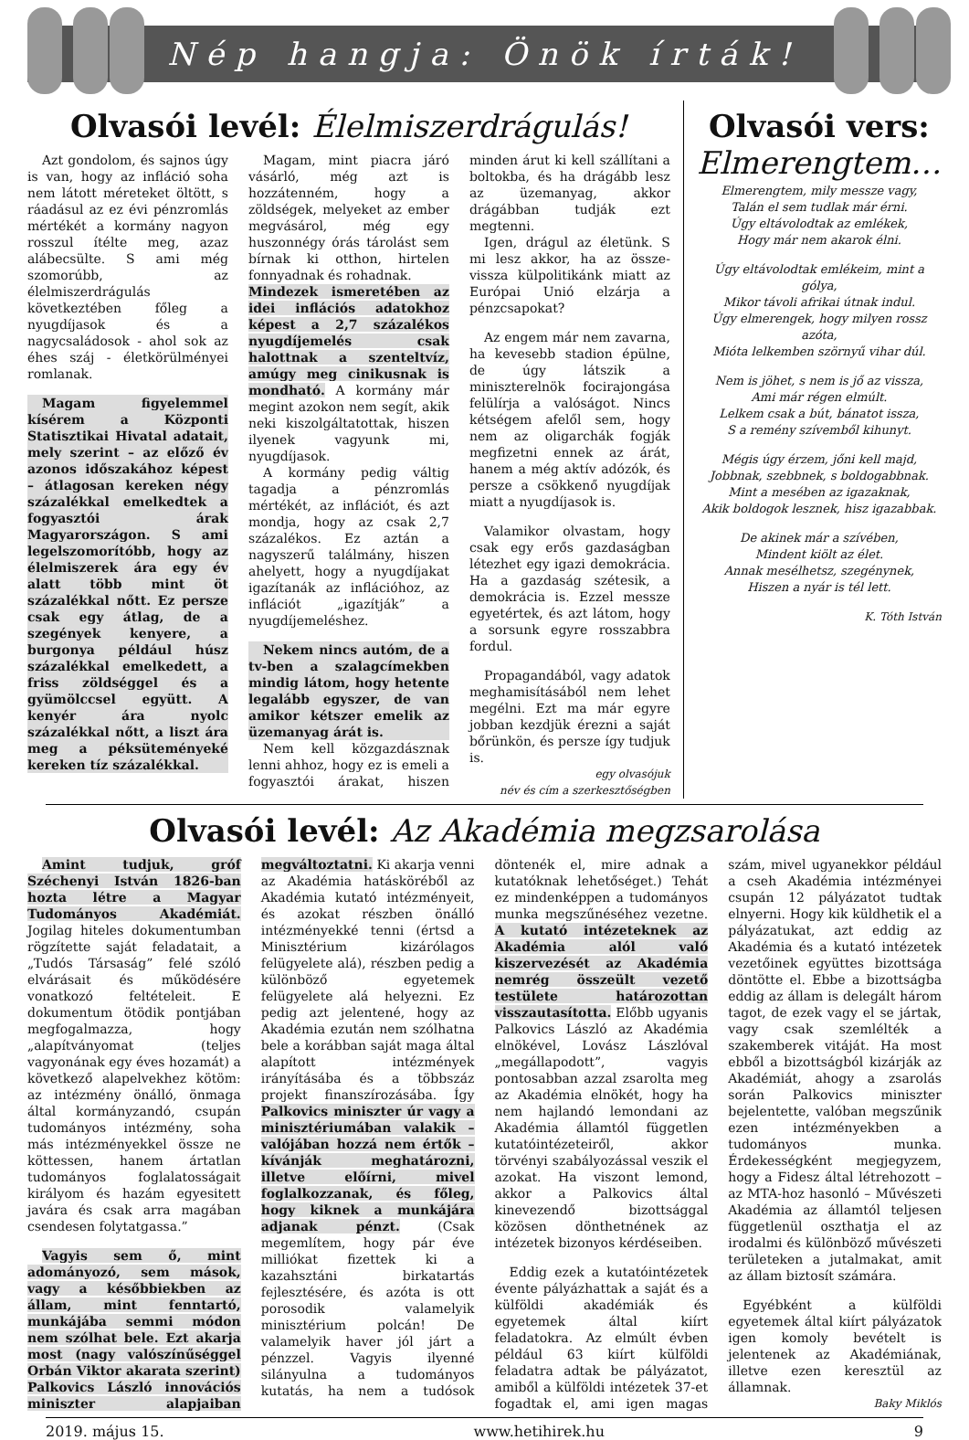Nép hangja: Önök írták!
Olvasói levél: Élelmiszerdrágulás!
Azt gondolom, és sajnos úgy is van, hogy az infláció soha nem látott méreteket öltött, s ráadásul az ez évi pénzromlás mértékét a kormány nagyon rosszul ítélte meg, azaz alábecsülte. S ami még szomorúbb, az élelmiszerdrágulás következtében főleg a nyugdíjasok és a nagycsaládosok - ahol sok az éhes száj - életkörülményei romlanak.
Magam figyelemmel kísérem a Központi Statisztikai Hivatal adatait, mely szerint – az előző év azonos időszakához képest – átlagosan kereken négy százalékkal emelkedtek a fogyasztói árak Magyarországon. S ami legelszomorítóbb, hogy az élelmiszerek ára egy év alatt több mint öt százalékkal nőtt. Ez persze csak egy átlag, de a szegények kenyere, a burgonya például húsz százalékkal emelkedett, a friss zöldséggel és a gyümölccsel együtt. A kenyér ára nyolc százalékkal nőtt, a liszt ára meg a péksüteményeké kereken tíz százalékkal.
Magam, mint piacra járó vásárló, még azt is hozzátenném, hogy a zöldségek, melyeket az ember megvásárol, még egy huszonnégy órás tárolást sem bírnak ki otthon, hirtelen fonnyadnak és rohadnak.
Mindezek ismeretében az idei inflációs adatokhoz képest a 2,7 százalékos nyugdíjemelés csak halottnak a szenteltvíz, amúgy meg cinikusnak is mondható.
A kormány már megint azokon nem segít, akik neki kiszolgáltatottak, hiszen ilyenek vagyunk mi, nyugdíjasok.
A kormány pedig váltig tagadja a pénzromlás mértékét, az inflációt, és azt mondja, hogy az csak 2,7 százalékos. Ez aztán a nagyszerű találmány, hiszen ahelyett, hogy a nyugdíjakat igazítanák az inflációhoz, az inflációt „igazítják” a nyugdíjemeléshez.
Nekem nincs autóm, de a tv-ben a szalagcímekben mindig látom, hogy hetente legalább egyszer, de van amikor kétszer emelik az üzemanyag árát is.
Nem kell közgazdásznak lenni ahhoz, hogy ez is emeli a fogyasztói árakat, hiszen minden árut ki kell szállítani a boltokba, és ha drágább lesz az üzemanyag, akkor drágábban tudják ezt megtenni.
Igen, drágul az életünk. S mi lesz akkor, ha az össze-vissza külpolitikánk miatt az Európai Unió elzárja a pénzcsapokat?
Az engem már nem zavarna, ha kevesebb stadion épülne, de úgy látszik a miniszterelnök focirajongása felülírja a valóságot. Nincs kétségem afelől sem, hogy nem az oligarchák fogják megfizetni ennek az árát, hanem a még aktív adózók, és persze a csökkenő nyugdíjak miatt a nyugdíjasok is.
Valamikor olvastam, hogy csak egy erős gazdaságban létezhet egy igazi demokrácia. Ha a gazdaság szétesik, a demokrácia is. Ezzel messze egyetértek, és azt látom, hogy a sorsunk egyre rosszabbra fordul.
Propagandából, vagy adatok meghamisításából nem lehet megélni. Ezt ma már egyre jobban kezdjük érezni a saját bőrünkön, és persze így tudjuk is.
egy olvasójuk
név és cím a szerkesztőségben
Olvasói vers:
Elmerengtem…
Elmerengtem, mily messze vagy,
Talán el sem tudlak már érni.
Úgy eltávolodtak az emlékek,
Hogy már nem akarok élni.
Úgy eltávolodtak emlékeim, mint a gólya,
Mikor távoli afrikai útnak indul.
Úgy elmerengek, hogy milyen rossz azóta,
Mióta lelkemben szörnyű vihar dúl.
Nem is jöhet, s nem is jő az vissza,
Ami már régen elmúlt.
Lelkem csak a bút, bánatot issza,
S a remény szívemből kihunyt.
Mégis úgy érzem, jőni kell majd,
Jobbnak, szebbnek, s boldogabbnak.
Mint a mesében az igazaknak,
Akik boldogok lesznek, hisz igazabbak.
De akinek már a szívében,
Mindent kiölt az élet.
Annak mesélhetsz, szegénynek,
Hiszen a nyár is tél lett.
K. Tóth István
Olvasói levél: Az Akadémia megzsarolása
Amint tudjuk, gróf Széchenyi István 1826-ban hozta létre a Magyar Tudományos Akadémiát. Jogilag hiteles dokumentumban rögzítette saját feladatait, a „Tudós Társaság” felé szóló elvárásait és működésére vonatkozó feltételeit. E dokumentum ötödik pontjában megfogalmazza, hogy „alapítványomat (teljes vagyonának egy éves hozamát) a következő alapelvekhez kötöm: az intézmény önálló, önmaga által kormányzandó, csupán tudományos intézmény, soha más intézményekkel össze ne köttessen, hanem ártatlan tudományos foglalatosságait királyom és hazám egyesitett javára és csak arra magában csendesen folytatgassa.”
Vagyis sem ő, mint adományozó, sem mások, vagy a későbbiekben az állam, mint fenntartó, munkájába semmi módon nem szólhat bele. Ezt akarja most (nagy valószínűséggel Orbán Viktor akarata szerint) Palkovics László innovációs miniszter alapjaiban megváltoztatni. Ki akarja venni az Akadémia hatásköréből az Akadémia kutató intézményeit, és azokat részben önálló intézményekké tenni (értsd a Minisztérium kizárólagos felügyelete alá), részben pedig a különböző egyetemek felügyelete alá helyezni. Ez pedig azt jelentené, hogy az Akadémia ezután nem szólhatna bele a korábban saját maga által alapított intézmények irányításába és a többszáz projekt finanszírozásába. Így Palkovics miniszter úr vagy a minisztériumában valakik – valójában hozzá nem értők – kívánják meghatározni, illetve előírni, mivel foglalkozzanak, és főleg, hogy kiknek a munkájára adjanak pénzt. (Csak megemlítem, hogy pár éve milliókat fizettek ki a kazahsztáni birkatartás fejlesztésére, és azóta is ott porosodik valamelyik minisztérium polcán! De valamelyik haver jól járt a pénzzel. Vagyis ilyenné silányulna a tudományos kutatás, ha nem a tudósok döntenék el, mire adnak a kutatóknak lehetőséget.) Tehát ez mindenképpen a tudományos munka megszűnéséhez vezetne. A kutató intézeteknek az Akadémia alól való kiszervezését az Akadémia nemrég összeült vezető testülete határozottan visszautasította. Előbb ugyanis Palkovics László az Akadémia elnökével, Lovász Lászlóval „megállapodott”, vagyis pontosabban azzal zsarolta meg az Akadémia elnökét, hogy ha nem hajlandó lemondani az Akadémia államtól független kutatóintézeteiről, akkor törvényi szabályozással veszik el azokat. Ha viszont lemond, akkor a Palkovics által kinevezendő bizottsággal közösen dönthetnének az intézetek bizonyos kérdéseiben.
Eddig ezek a kutatóintézetek évente pályázhattak a saját és a külföldi akadémiák és egyetemek által kiírt feladatokra. Az elmúlt évben például 63 kiírt külföldi feladatra adtak be pályázatot, amiből a külföldi intézetek 37-et fogadtak el, ami igen magas szám, mivel ugyanekkor például a cseh Akadémia intézményei csupán 12 pályázatot tudtak elnyerni. Hogy kik küldhetik el a pályázatukat, azt eddig az Akadémia és a kutató intézetek vezetőinek együttes bizottsága döntötte el. Ebbe a bizottságba eddig az állam is delegált három tagot, de ezek vagy el se jártak, vagy csak szemlélték a szakemberek vitáját. Ha most ebből a bizottságból kizárják az Akadémiát, ahogy a zsarolás során Palkovics miniszter bejelentette, valóban megszűnik ezen intézményekben a tudományos munka. Érdekességként megjegyzem, hogy a Fidesz által létrehozott – az MTA-hoz hasonló – Művészeti Akadémia az államtól teljesen függetlenül oszthatja el az irodalmi és különböző művészeti területeken a jutalmakat, amit az állam biztosít számára.
Egyébként a külföldi egyetemek által kiírt pályázatok igen komoly bevételt is jelentenek az Akadémiának, illetve ezen keresztül az államnak.
Baky Miklós
2019. május 15. www.hetihirek.hu 9